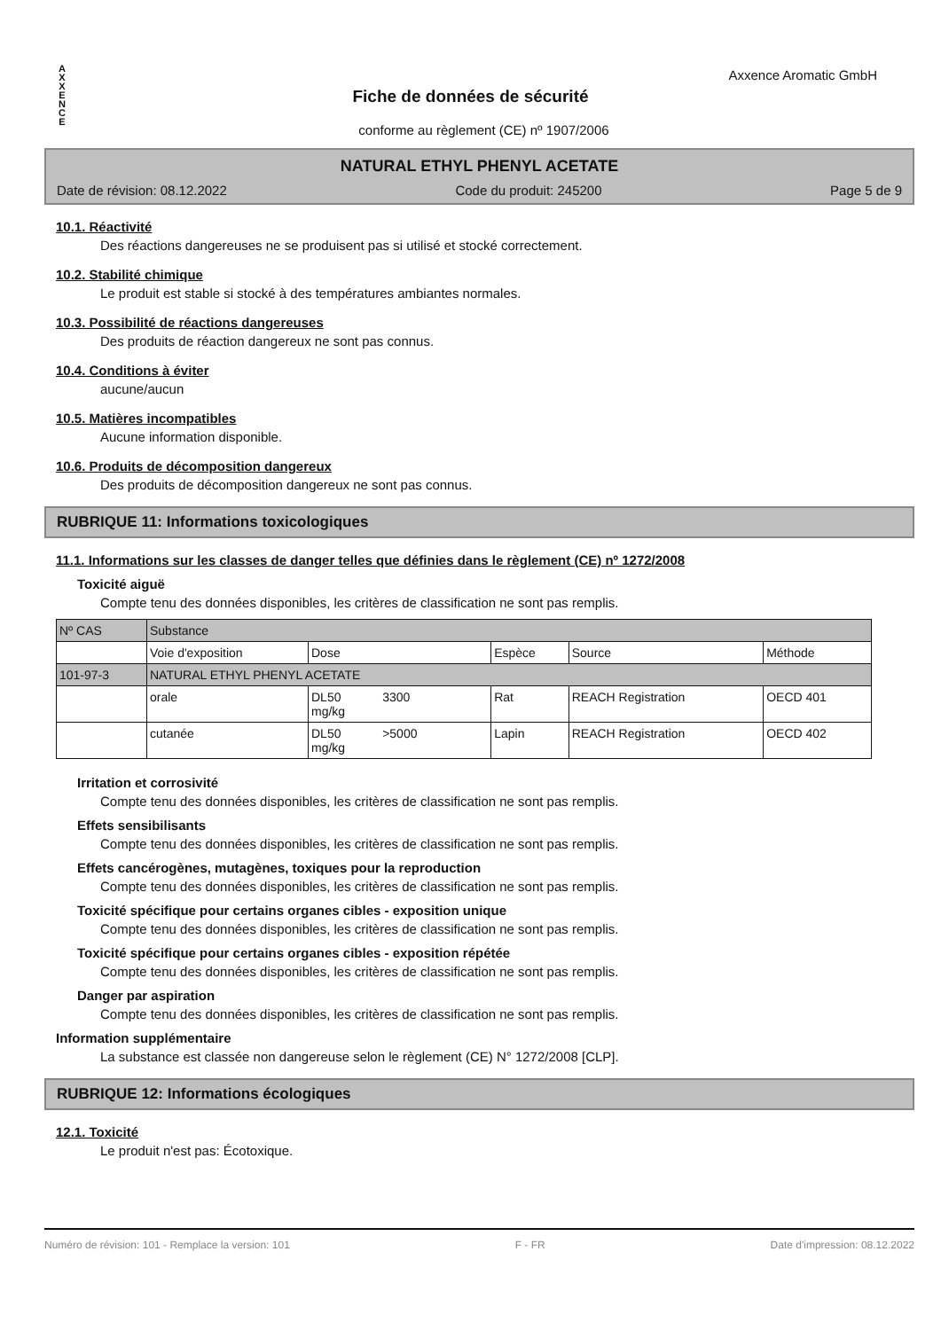A
X
X
E
N
C
E
Axxence Aromatic GmbH
Fiche de données de sécurité
conforme au règlement (CE) nº 1907/2006
NATURAL ETHYL PHENYL ACETATE
Date de révision: 08.12.2022 Code du produit: 245200 Page 5 de 9
10.1. Réactivité
Des réactions dangereuses ne se produisent pas si utilisé et stocké correctement.
10.2. Stabilité chimique
Le produit est stable si stocké à des températures ambiantes normales.
10.3. Possibilité de réactions dangereuses
Des produits de réaction dangereux ne sont pas connus.
10.4. Conditions à éviter
aucune/aucun
10.5. Matières incompatibles
Aucune information disponible.
10.6. Produits de décomposition dangereux
Des produits de décomposition dangereux ne sont pas connus.
RUBRIQUE 11: Informations toxicologiques
11.1. Informations sur les classes de danger telles que définies dans le règlement (CE) nº 1272/2008
Toxicité aiguë
Compte tenu des données disponibles, les critères de classification ne sont pas remplis.
| Nº CAS | Substance | | | | |
| | Voie d'exposition | Dose | Espèce | Source | Méthode |
| 101-97-3 | NATURAL ETHYL PHENYL ACETATE | | | | |
| | orale | DL50 3300 mg/kg | Rat | REACH Registration | OECD 401 |
| | cutanée | DL50 >5000 mg/kg | Lapin | REACH Registration | OECD 402 |
Irritation et corrosivité
Compte tenu des données disponibles, les critères de classification ne sont pas remplis.
Effets sensibilisants
Compte tenu des données disponibles, les critères de classification ne sont pas remplis.
Effets cancérogènes, mutagènes, toxiques pour la reproduction
Compte tenu des données disponibles, les critères de classification ne sont pas remplis.
Toxicité spécifique pour certains organes cibles - exposition unique
Compte tenu des données disponibles, les critères de classification ne sont pas remplis.
Toxicité spécifique pour certains organes cibles - exposition répétée
Compte tenu des données disponibles, les critères de classification ne sont pas remplis.
Danger par aspiration
Compte tenu des données disponibles, les critères de classification ne sont pas remplis.
Information supplémentaire
La substance est classée non dangereuse selon le règlement (CE) N° 1272/2008 [CLP].
RUBRIQUE 12: Informations écologiques
12.1. Toxicité
Le produit n'est pas: Écotoxique.
Numéro de révision: 101 - Remplace la version: 101 F - FR Date d'impression: 08.12.2022